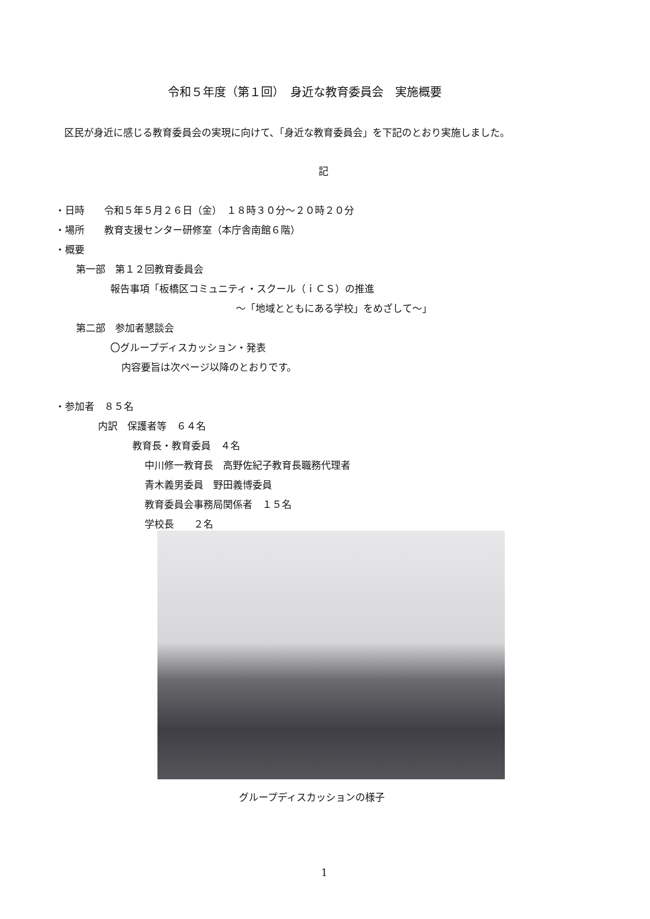令和５年度（第１回）　身近な教育委員会　実施概要
区民が身近に感じる教育委員会の実現に向けて、「身近な教育委員会」を下記のとおり実施しました。
記
・日時　　令和５年５月２６日（金）　１８時３０分～２０時２０分
・場所　　教育支援センター研修室（本庁舎南館６階）
・概要
第一部　第１２回教育委員会
報告事項「板橋区コミュニティ・スクール（ｉＣＳ）の推進
～「地域とともにある学校」をめざして～」
第二部　参加者懇談会
〇グループディスカッション・発表
内容要旨は次ページ以降のとおりです。
・参加者　８５名
内訳　保護者等　６４名
教育長・教育委員　４名
中川修一教育長　高野佐紀子教育長職務代理者
青木義男委員　野田義博委員
教育委員会事務局関係者　１５名
学校長　　２名
グループディスカッションの様子
1